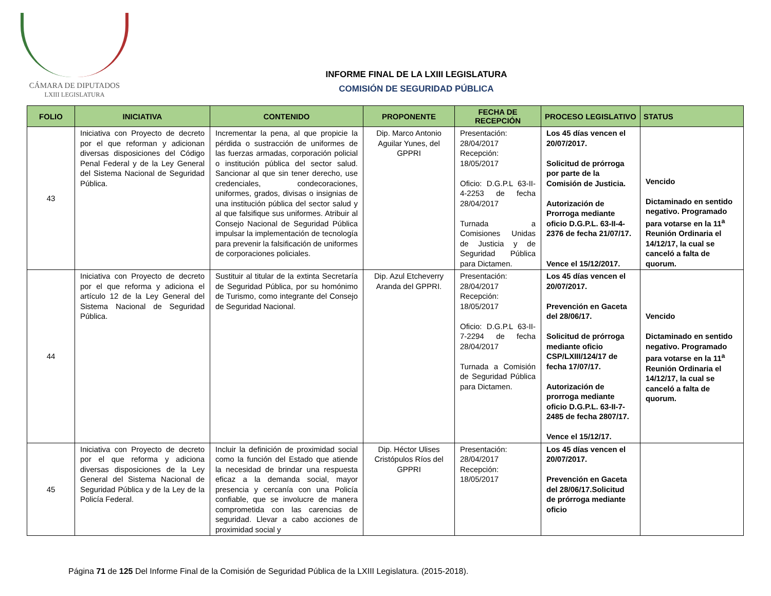CÁMARA DE DIPUTADOS
LXIII LEGISLATURA
INFORME FINAL DE LA LXIII LEGISLATURA
COMISIÓN DE SEGURIDAD PÚBLICA
| FOLIO | INICIATIVA | CONTENIDO | PROPONENTE | FECHA DE RECEPCIÓN | PROCESO LEGISLATIVO | STATUS |
| --- | --- | --- | --- | --- | --- | --- |
| 43 | Iniciativa con Proyecto de decreto por el que reforman y adicionan diversas disposiciones del Código Penal Federal y de la Ley General del Sistema Nacional de Seguridad Pública. | Incrementar la pena, al que propicie la pérdida o sustracción de uniformes de las fuerzas armadas, corporación policial o institución pública del sector salud. Sancionar al que sin tener derecho, use credenciales, condecoraciones, uniformes, grados, divisas o insignias de una institución pública del sector salud y al que falsifique sus uniformes. Atribuir al Consejo Nacional de Seguridad Pública impulsar la implementación de tecnología para prevenir la falsificación de uniformes de corporaciones policiales. | Dip. Marco Antonio Aguilar Yunes, del GPPRI | Presentación: 28/04/2017 Recepción: 18/05/2017 Oficio: D.G.P.L 63-II-4-2253 de fecha 28/04/2017 Turnada a Comisiones Unidas de Justicia y de Seguridad Pública para Dictamen. | Los 45 días vencen el 20/07/2017. Solicitud de prórroga por parte de la Comisión de Justicia. Autorización de Prorroga mediante oficio D.G.P.L. 63-II-4-2376 de fecha 21/07/17. Vence el 15/12/2017. | Vencido Dictaminado en sentido negativo. Programado para votarse en la 11<sup>a</sup> Reunión Ordinaria el 14/12/17, la cual se canceló a falta de quorum. |
| 44 | Iniciativa con Proyecto de decreto por el que reforma y adiciona el artículo 12 de la Ley General del Sistema Nacional de Seguridad Pública. | Sustituir al titular de la extinta Secretaría de Seguridad Pública, por su homónimo de Turismo, como integrante del Consejo de Seguridad Nacional. | Dip. Azul Etcheverry Aranda del GPPRI. | Presentación: 28/04/2017 Recepción: 18/05/2017 Oficio: D.G.P.L 63-II-7-2294 de fecha 28/04/2017 Turnada a Comisión de Seguridad Pública para Dictamen. | Los 45 días vencen el 20/07/2017. Prevención en Gaceta del 28/06/17. Solicitud de prórroga mediante oficio CSP/LXIII/124/17 de fecha 17/07/17. Autorización de prorroga mediante oficio D.G.P.L. 63-II-7-2485 de fecha 2807/17. Vence el 15/12/17. | Vencido Dictaminado en sentido negativo. Programado para votarse en la 11<sup>a</sup> Reunión Ordinaria el 14/12/17, la cual se canceló a falta de quorum. |
| 45 | Iniciativa con Proyecto de decreto por el que reforma y adiciona diversas disposiciones de la Ley General del Sistema Nacional de Seguridad Pública y de la Ley de la Policía Federal. | Incluir la definición de proximidad social como la función del Estado que atiende la necesidad de brindar una respuesta eficaz a la demanda social, mayor presencia y cercanía con una Policía confiable, que se involucre de manera comprometida con las carencias de seguridad. Llevar a cabo acciones de proximidad social y | Dip. Héctor Ulises Cristópulos Ríos del GPPRI | Presentación: 28/04/2017 Recepción: 18/05/2017 | Los 45 días vencen el 20/07/2017. Prevención en Gaceta del 28/06/17.Solicitud de prórroga mediante oficio | |
Página 71 de 125 Del Informe Final de la Comisión de Seguridad Pública de la LXIII Legislatura. (2015-2018).